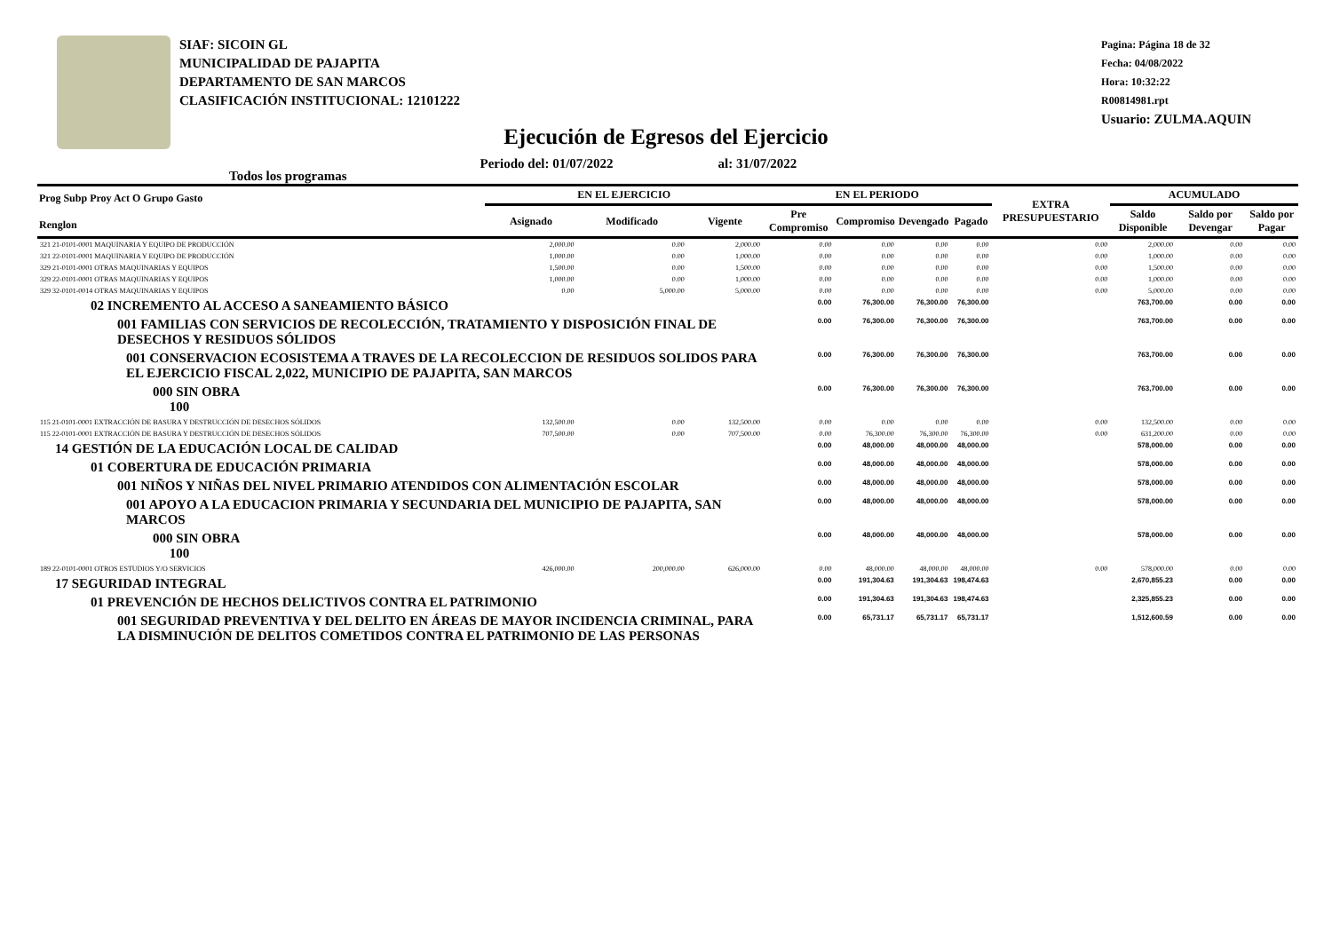SIAF: SICOIN GL
MUNICIPALIDAD DE PAJAPITA
DEPARTAMENTO DE SAN MARCOS
CLASIFICACIÓN INSTITUCIONAL: 12101222
Pagina: Página 18 de 32
Fecha: 04/08/2022
Hora: 10:32:22
R00814981.rpt
Usuario: ZULMA.AQUIN
Ejecución de Egresos del Ejercicio
Todos los programas Periodo del: 01/07/2022 al: 31/07/2022
| Prog Subp Proy Act O Grupo Gasto Renglon | EN EL EJERCICIO | | | EN EL PERIODO | | | | EXTRA PRESUPUESTARIO | ACUMULADO | | |
| --- | --- | --- | --- | --- | --- | --- | --- | --- | --- | --- | --- |
| | Asignado | Modificado | Vigente | Pre Compromiso | Compromiso | Devengado | Pagado | | Saldo Disponible | Saldo por Devengar | Saldo por Pagar |
| 321 21-0101-0001 MAQUINARIA Y EQUIPO DE PRODUCCIÓN | 2,000.00 | 0.00 | 2,000.00 | 0.00 | 0.00 | 0.00 | 0.00 | 0.00 | 2,000.00 | 0.00 | 0.00 |
| 321 22-0101-0001 MAQUINARIA Y EQUIPO DE PRODUCCIÓN | 1,000.00 | 0.00 | 1,000.00 | 0.00 | 0.00 | 0.00 | 0.00 | 0.00 | 1,000.00 | 0.00 | 0.00 |
| 329 21-0101-0001 OTRAS MAQUINARIAS Y EQUIPOS | 1,500.00 | 0.00 | 1,500.00 | 0.00 | 0.00 | 0.00 | 0.00 | 0.00 | 1,500.00 | 0.00 | 0.00 |
| 329 22-0101-0001 OTRAS MAQUINARIAS Y EQUIPOS | 1,000.00 | 0.00 | 1,000.00 | 0.00 | 0.00 | 0.00 | 0.00 | 0.00 | 1,000.00 | 0.00 | 0.00 |
| 329 32-0101-0014 OTRAS MAQUINARIAS Y EQUIPOS | 0.00 | 5,000.00 | 5,000.00 | 0.00 | 0.00 | 0.00 | 0.00 | 0.00 | 5,000.00 | 0.00 | 0.00 |
| 02 INCREMENTO AL ACCESO A SANEAMIENTO BÁSICO | | | | 0.00 | 76,300.00 | 76,300.00 | 76,300.00 | | 763,700.00 | 0.00 | 0.00 |
| 001 FAMILIAS CON SERVICIOS DE RECOLECCIÓN, TRATAMIENTO Y DISPOSICIÓN FINAL DE DESECHOS Y RESIDUOS SÓLIDOS | | | | 0.00 | 76,300.00 | 76,300.00 | 76,300.00 | | 763,700.00 | 0.00 | 0.00 |
| 001 CONSERVACION ECOSISTEMA A TRAVES DE LA RECOLECCION DE RESIDUOS SOLIDOS PARA EL EJERCICIO FISCAL 2,022, MUNICIPIO DE PAJAPITA, SAN MARCOS | | | | 0.00 | 76,300.00 | 76,300.00 | 76,300.00 | | 763,700.00 | 0.00 | 0.00 |
| 000 SIN OBRA 100 | | | | 0.00 | 76,300.00 | 76,300.00 | 76,300.00 | | 763,700.00 | 0.00 | 0.00 |
| 115 21-0101-0001 EXTRACCIÓN DE BASURA Y DESTRUCCIÓN DE DESECHOS SÓLIDOS | 132,500.00 | 0.00 | 132,500.00 | 0.00 | 0.00 | 0.00 | 0.00 | 0.00 | 132,500.00 | 0.00 | 0.00 |
| 115 22-0101-0001 EXTRACCIÓN DE BASURA Y DESTRUCCIÓN DE DESECHOS SÓLIDOS | 707,500.00 | 0.00 | 707,500.00 | 0.00 | 76,300.00 | 76,300.00 | 76,300.00 | 0.00 | 631,200.00 | 0.00 | 0.00 |
| 14 GESTIÓN DE LA EDUCACIÓN LOCAL DE CALIDAD | | | | 0.00 | 48,000.00 | 48,000.00 | 48,000.00 | | 578,000.00 | 0.00 | 0.00 |
| 01 COBERTURA DE EDUCACIÓN PRIMARIA | | | | 0.00 | 48,000.00 | 48,000.00 | 48,000.00 | | 578,000.00 | 0.00 | 0.00 |
| 001 NIÑOS Y NIÑAS DEL NIVEL PRIMARIO ATENDIDOS CON ALIMENTACIÓN ESCOLAR | | | | 0.00 | 48,000.00 | 48,000.00 | 48,000.00 | | 578,000.00 | 0.00 | 0.00 |
| 001 APOYO A LA EDUCACION PRIMARIA Y SECUNDARIA DEL MUNICIPIO DE PAJAPITA, SAN MARCOS | | | | 0.00 | 48,000.00 | 48,000.00 | 48,000.00 | | 578,000.00 | 0.00 | 0.00 |
| 000 SIN OBRA 100 | | | | 0.00 | 48,000.00 | 48,000.00 | 48,000.00 | | 578,000.00 | 0.00 | 0.00 |
| 189 22-0101-0001 OTROS ESTUDIOS Y/O SERVICIOS | 426,000.00 | 200,000.00 | 626,000.00 | 0.00 | 48,000.00 | 48,000.00 | 48,000.00 | 0.00 | 578,000.00 | 0.00 | 0.00 |
| 17 SEGURIDAD INTEGRAL | | | | 0.00 | 191,304.63 | 191,304.63 | 198,474.63 | | 2,670,855.23 | 0.00 | 0.00 |
| 01 PREVENCIÓN DE HECHOS DELICTIVOS CONTRA EL PATRIMONIO | | | | 0.00 | 191,304.63 | 191,304.63 | 198,474.63 | | 2,325,855.23 | 0.00 | 0.00 |
| 001 SEGURIDAD PREVENTIVA Y DEL DELITO EN ÁREAS DE MAYOR INCIDENCIA CRIMINAL, PARA LA DISMINUCIÓN DE DELITOS COMETIDOS CONTRA EL PATRIMONIO DE LAS PERSONAS | | | | 0.00 | 65,731.17 | 65,731.17 | 65,731.17 | | 1,512,600.59 | 0.00 | 0.00 |